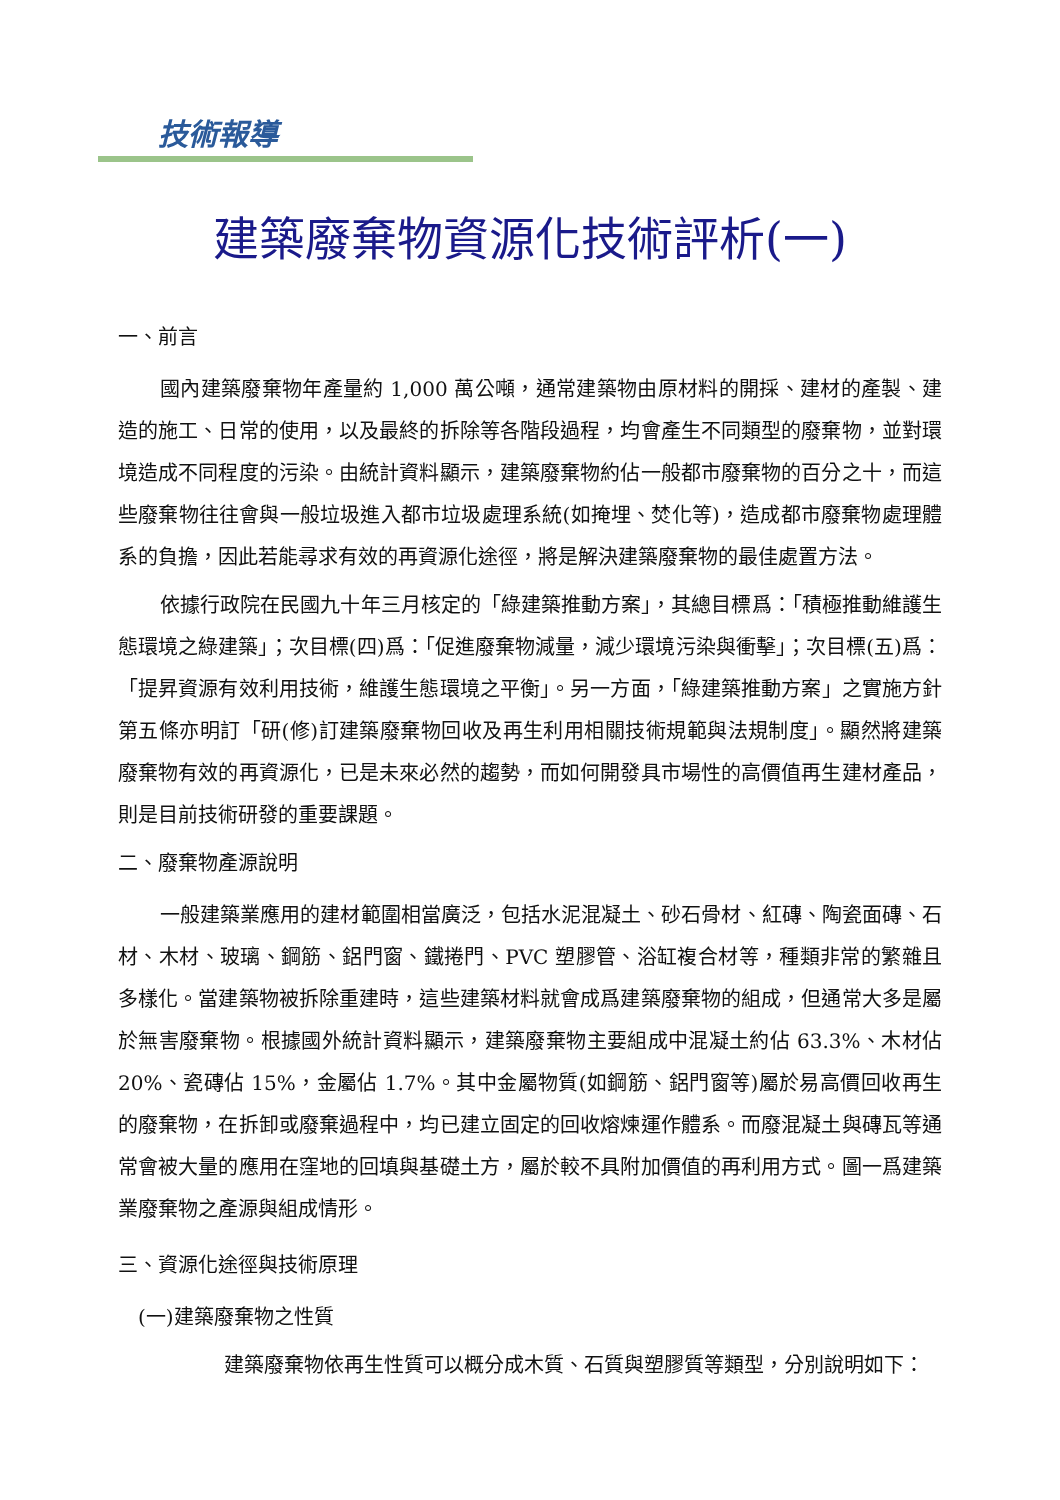技術報導
建築廢棄物資源化技術評析(一)
一、前言
國內建築廢棄物年產量約 1,000 萬公噸，通常建築物由原材料的開採、建材的產製、建造的施工、日常的使用，以及最終的拆除等各階段過程，均會產生不同類型的廢棄物，並對環境造成不同程度的污染。由統計資料顯示，建築廢棄物約佔一般都市廢棄物的百分之十，而這些廢棄物往往會與一般垃圾進入都市垃圾處理系統(如掩埋、焚化等)，造成都市廢棄物處理體系的負擔，因此若能尋求有效的再資源化途徑，將是解決建築廢棄物的最佳處置方法。
依據行政院在民國九十年三月核定的「綠建築推動方案」，其總目標爲：「積極推動維護生態環境之綠建築」；次目標(四)爲：「促進廢棄物減量，減少環境污染與衝擊」；次目標(五)爲：「提昇資源有效利用技術，維護生態環境之平衡」。另一方面，「綠建築推動方案」之實施方針第五條亦明訂「研(修)訂建築廢棄物回收及再生利用相關技術規範與法規制度」。顯然將建築廢棄物有效的再資源化，已是未來必然的趨勢，而如何開發具市場性的高價值再生建材產品，則是目前技術研發的重要課題。
二、廢棄物產源說明
一般建築業應用的建材範圍相當廣泛，包括水泥混凝土、砂石骨材、紅磚、陶瓷面磚、石材、木材、玻璃、鋼筋、鋁門窗、鐵捲門、PVC 塑膠管、浴缸複合材等，種類非常的繁雜且多樣化。當建築物被拆除重建時，這些建築材料就會成爲建築廢棄物的組成，但通常大多是屬於無害廢棄物。根據國外統計資料顯示，建築廢棄物主要組成中混凝土約佔 63.3%、木材佔 20%、瓷磚佔 15%，金屬佔 1.7%。其中金屬物質(如鋼筋、鋁門窗等)屬於易高價回收再生的廢棄物，在拆卸或廢棄過程中，均已建立固定的回收熔煉運作體系。而廢混凝土與磚瓦等通常會被大量的應用在窪地的回填與基礎土方，屬於較不具附加價值的再利用方式。圖一爲建築業廢棄物之產源與組成情形。
三、資源化途徑與技術原理
(一)建築廢棄物之性質
建築廢棄物依再生性質可以概分成木質、石質與塑膠質等類型，分別說明如下：